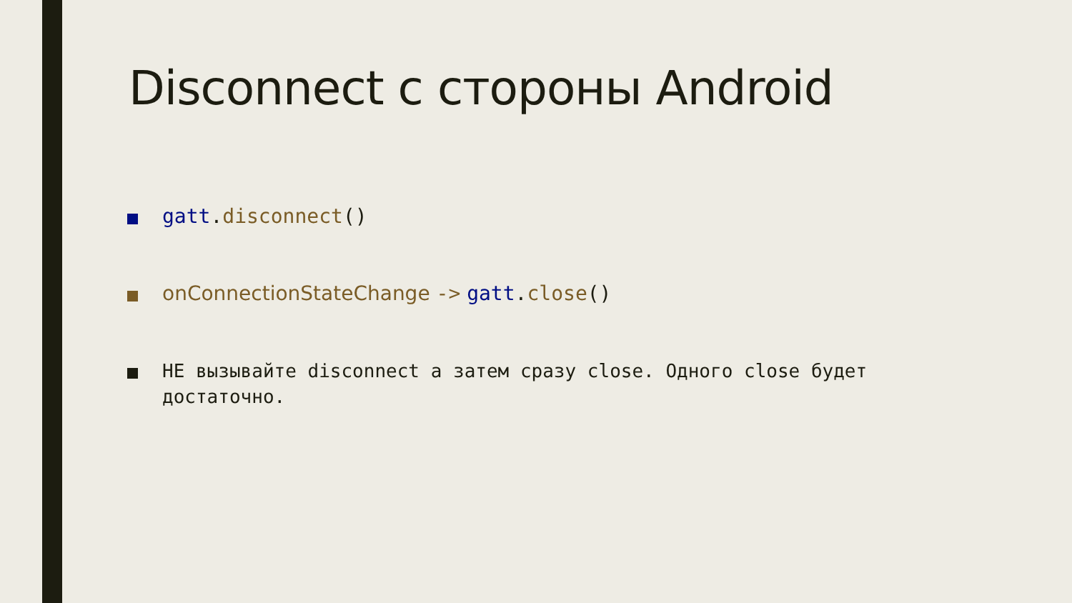Disconnect с стороны Android
gatt.disconnect()
onConnectionStateChange -> gatt.close()
НЕ вызывайте disconnect а затем сразу close. Одного close будет достаточно.